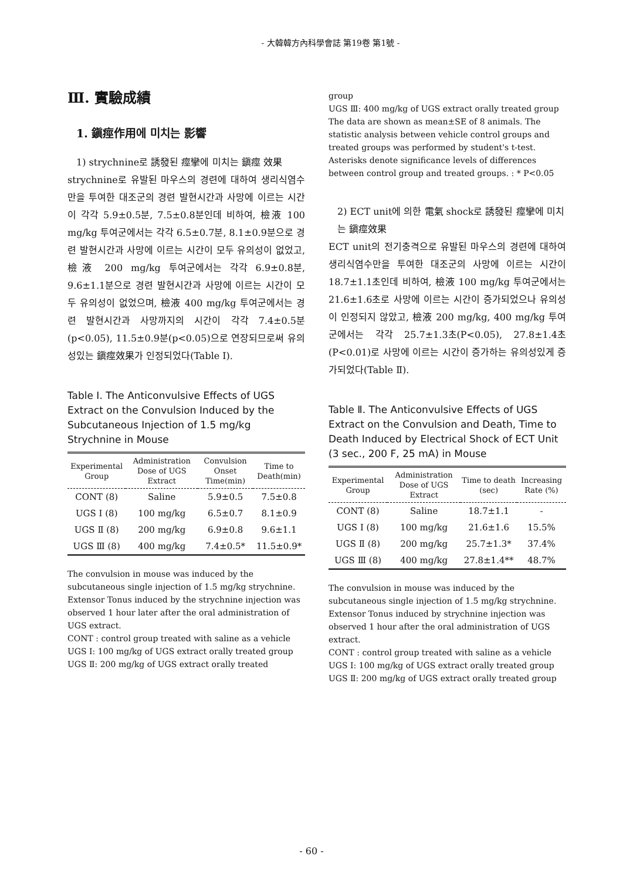- 大韓韓方內科學會誌 第19卷 第1號 -
Ⅲ. 實驗成績
1. 鎭痙作用에 미치는 影響
1) strychnine로 誘發된 痙攣에 미치는 鎭痙 效果
strychnine로 유발된 마우스의 경련에 대하여 생리식염수만을 투여한 대조군의 경련 발현시간과 사망에 이르는 시간이 각각 5.9±0.5분, 7.5±0.8분인데 비하여, 檢液 100 mg/kg 투여군에서는 각각 6.5±0.7분, 8.1±0.9분으로 경련 발현시간과 사망에 이르는 시간이 모두 유의성이 없었고, 檢液 200 mg/kg 투여군에서는 각각 6.9±0.8분, 9.6±1.1분으로 경련 발현시간과 사망에 이르는 시간이 모두 유의성이 없었으며, 檢液 400 mg/kg 투여군에서는 경련 발현시간과 사망까지의 시간이 각각 7.4±0.5분(p<0.05), 11.5±0.9분(p<0.05)으로 연장되므로써 유의성있는 鎭痙效果가 인정되었다(Table Ⅰ).
Table Ⅰ. The Anticonvulsive Effects of UGS Extract on the Convulsion Induced by the Subcutaneous Injection of 1.5 mg/kg Strychnine in Mouse
| Experimental Group | Administration Dose of UGS Extract | Convulsion Onset Time(min) | Time to Death(min) |
| --- | --- | --- | --- |
| CONT (8) | Saline | 5.9±0.5 | 7.5±0.8 |
| UGS Ⅰ (8) | 100 mg/kg | 6.5±0.7 | 8.1±0.9 |
| UGS Ⅱ (8) | 200 mg/kg | 6.9±0.8 | 9.6±1.1 |
| UGS Ⅲ (8) | 400 mg/kg | 7.4±0.5* | 11.5±0.9* |
The convulsion in mouse was induced by the subcutaneous single injection of 1.5 mg/kg strychnine. Extensor Tonus induced by the strychnine injection was observed 1 hour later after the oral administration of UGS extract.
CONT : control group treated with saline as a vehicle
UGS Ⅰ: 100 mg/kg of UGS extract orally treated group
UGS Ⅱ: 200 mg/kg of UGS extract orally treated
group
UGS Ⅲ: 400 mg/kg of UGS extract orally treated group
The data are shown as mean±SE of 8 animals. The statistic analysis between vehicle control groups and treated groups was performed by student's t-test. Asterisks denote significance levels of differences between control group and treated groups. : * P<0.05
2) ECT unit에 의한 電氣 shock로 誘發된 痙攣에 미치는 鎭痙效果
ECT unit의 전기충격으로 유발된 마우스의 경련에 대하여 생리식염수만을 투여한 대조군의 사망에 이르는 시간이 18.7±1.1초인데 비하여, 檢液 100 mg/kg 투여군에서는 21.6±1.6초로 사망에 이르는 시간이 증가되었으나 유의성이 인정되지 않았고, 檢液 200 mg/kg, 400 mg/kg 투여군에서는 각각 25.7±1.3초(P<0.05), 27.8±1.4초(P<0.01)로 사망에 이르는 시간이 증가하는 유의성있게 증가되었다(Table Ⅱ).
Table Ⅱ. The Anticonvulsive Effects of UGS Extract on the Convulsion and Death, Time to Death Induced by Electrical Shock of ECT Unit (3 sec., 200 F, 25 mA) in Mouse
| Experimental Group | Administration Dose of UGS Extract | Time to death (sec) | Increasing Rate (%) |
| --- | --- | --- | --- |
| CONT (8) | Saline | 18.7±1.1 | - |
| UGS Ⅰ (8) | 100 mg/kg | 21.6±1.6 | 15.5% |
| UGS Ⅱ (8) | 200 mg/kg | 25.7±1.3* | 37.4% |
| UGS Ⅲ (8) | 400 mg/kg | 27.8±1.4** | 48.7% |
The convulsion in mouse was induced by the subcutaneous single injection of 1.5 mg/kg strychnine. Extensor Tonus induced by strychnine injection was observed 1 hour after the oral administration of UGS extract.
CONT : control group treated with saline as a vehicle
UGS Ⅰ: 100 mg/kg of UGS extract orally treated group
UGS Ⅱ: 200 mg/kg of UGS extract orally treated group
- 60 -